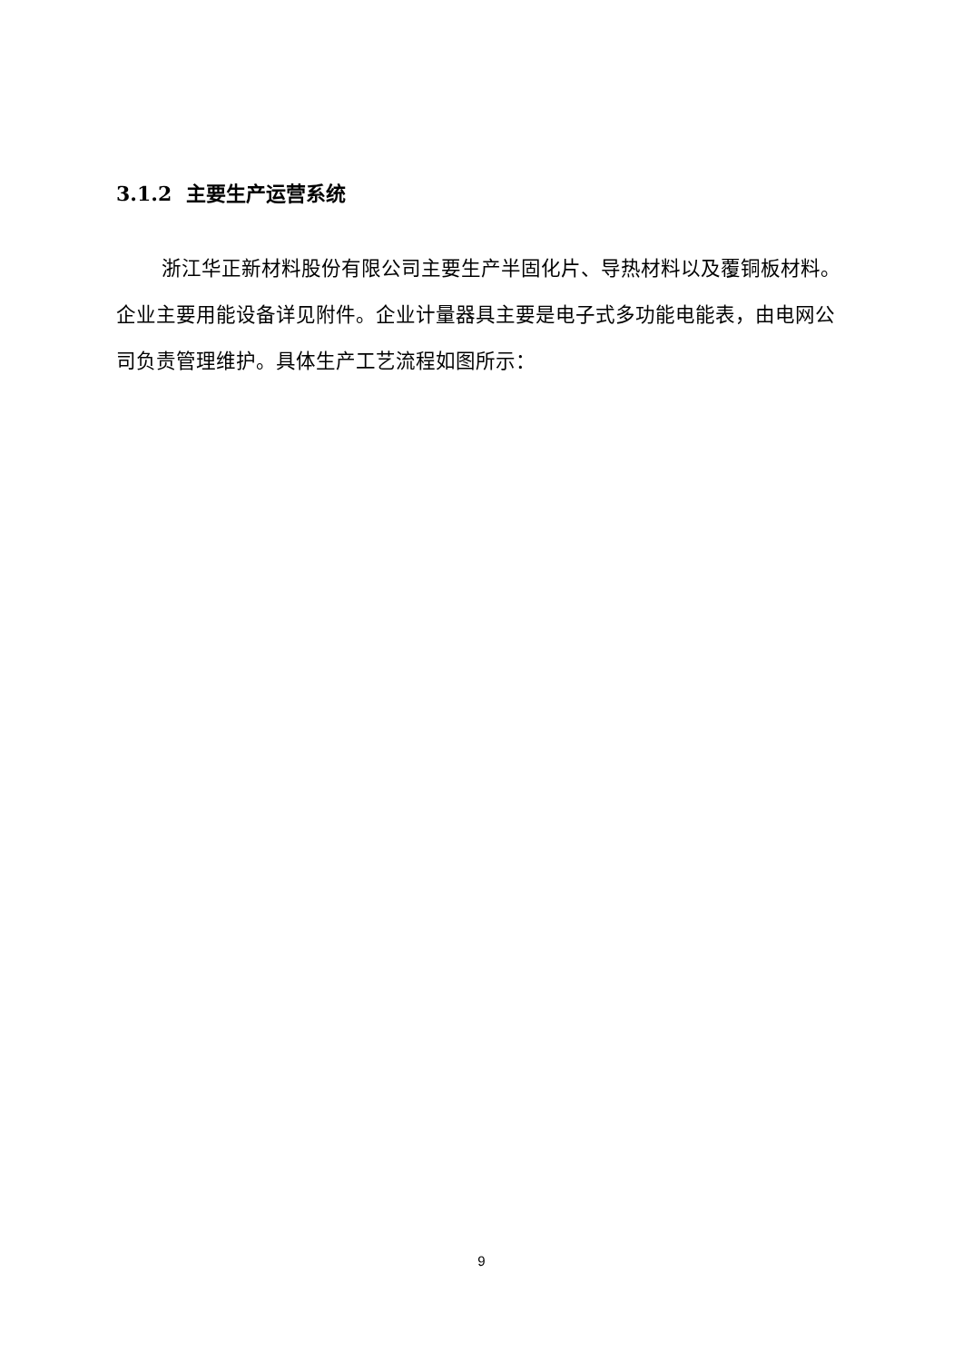3.1.2 主要生产运营系统
浙江华正新材料股份有限公司主要生产半固化片、导热材料以及覆铜板材料。企业主要用能设备详见附件。企业计量器具主要是电子式多功能电能表，由电网公司负责管理维护。具体生产工艺流程如图所示：
9